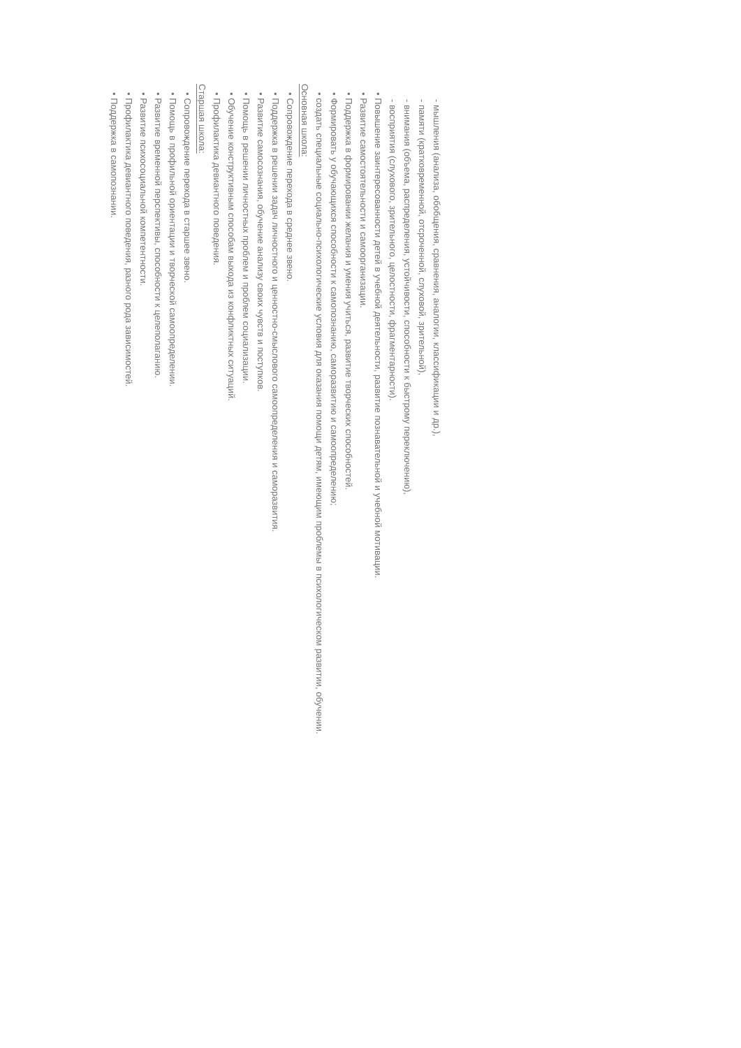- мышления (анализа, обобщения, сравнения, аналогии, классификации и др.),
- памяти (кратковременной, отсроченной, слуховой, зрительной),
- внимания (объема, распределения, устойчивости, способности к быстрому переключению),
- восприятия (слухового, зрительного, целостности, фрагментарности).
• Повышение заинтересованности детей в учебной деятельности, развитие познавательной и учебной мотивации.
• Развитие самостоятельности и самоорганизации.
• Поддержка в формировании желания и умения учиться, развитие творческих способностей.
• Формировать у обучающихся способности к самопознанию, саморазвитию и самоопределению;
• создать специальные социально-психологические условия для оказания помощи детям, имеющим проблемы в психологическом развитии, обучении.
Основная школа:
• Сопровождение перехода в среднее звено.
• Поддержка в решении задач личностного и ценностно-смыслового самоопределения и саморазвития.
• Развитие самосознания, обучение анализу своих чувств и поступков.
• Помощь в решении личностных проблем и проблем социализации.
• Обучение конструктивным способам выхода из конфликтных ситуаций.
• Профилактика девиантного поведения.
Старшая школа:
• Сопровождение перехода в старшее звено.
• Помощь в профильной ориентации и творческой самоопределении.
• Развитие временной перспективы, способности к целеполаганию.
• Развитие психосоциальной компетентности.
• Профилактика девиантного поведения, разного рода зависимостей.
• Поддержка в самопознании.